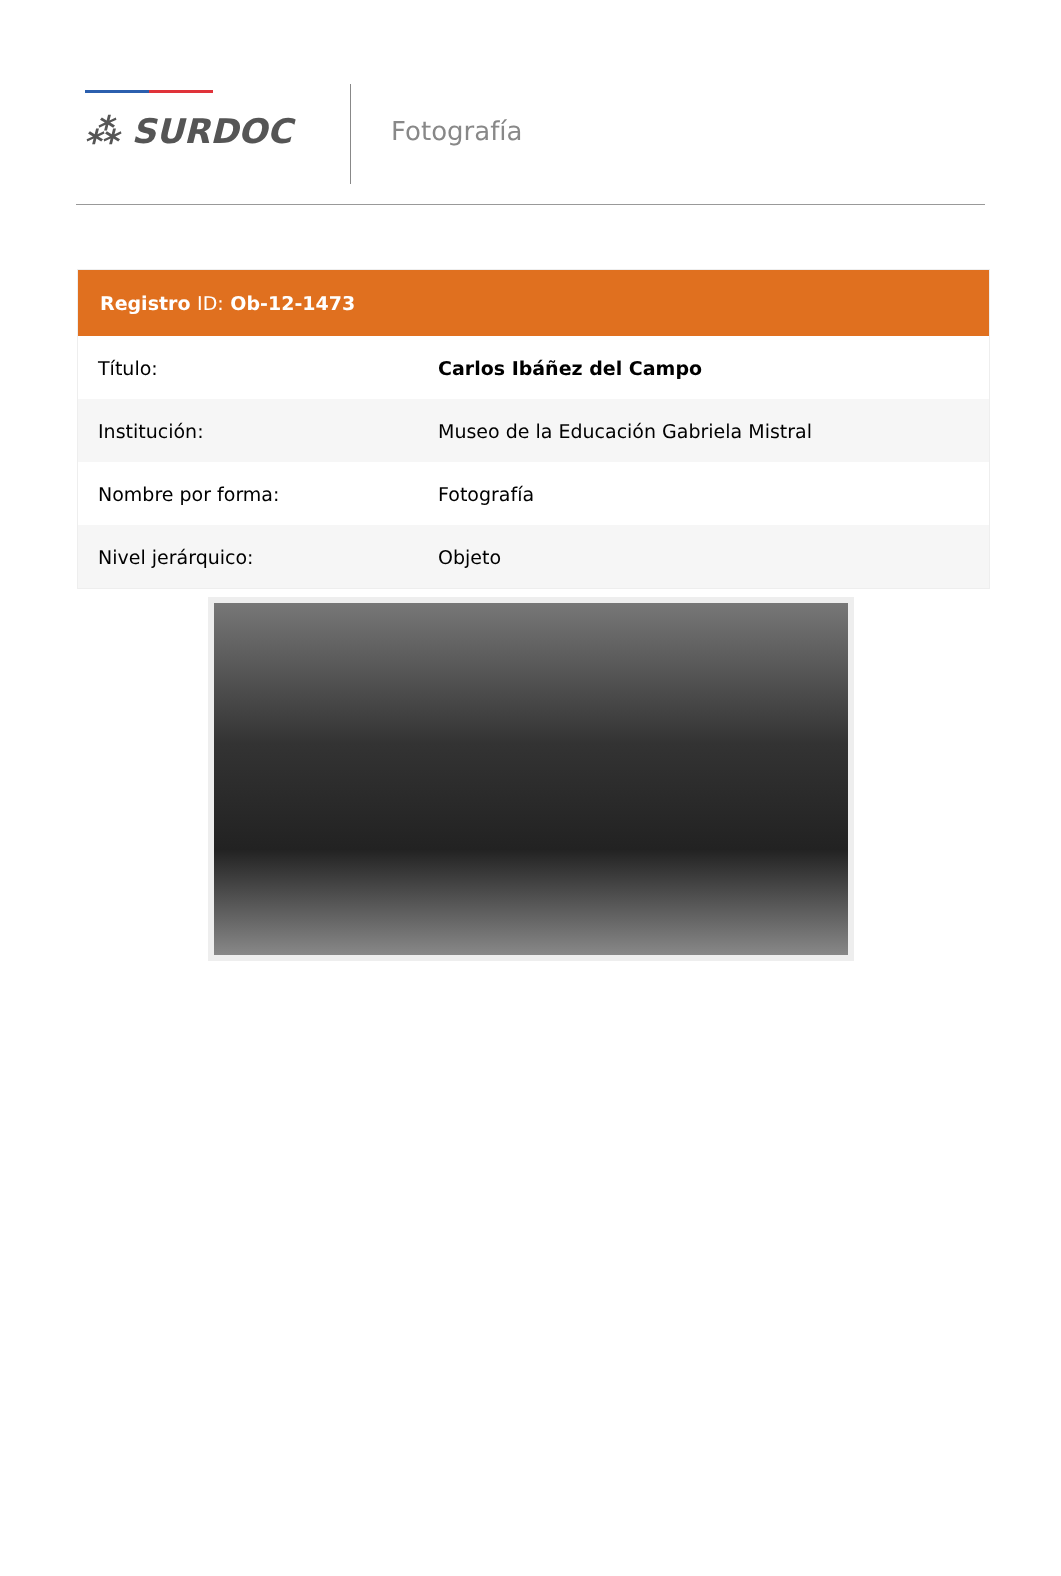⁂ SURDOC
Fotografía
| Registro ID: Ob-12-1473 | |
| --- | --- |
| Título: | Carlos Ibáñez del Campo |
| Institución: | Museo de la Educación Gabriela Mistral |
| Nombre por forma: | Fotografía |
| Nivel jerárquico: | Objeto |